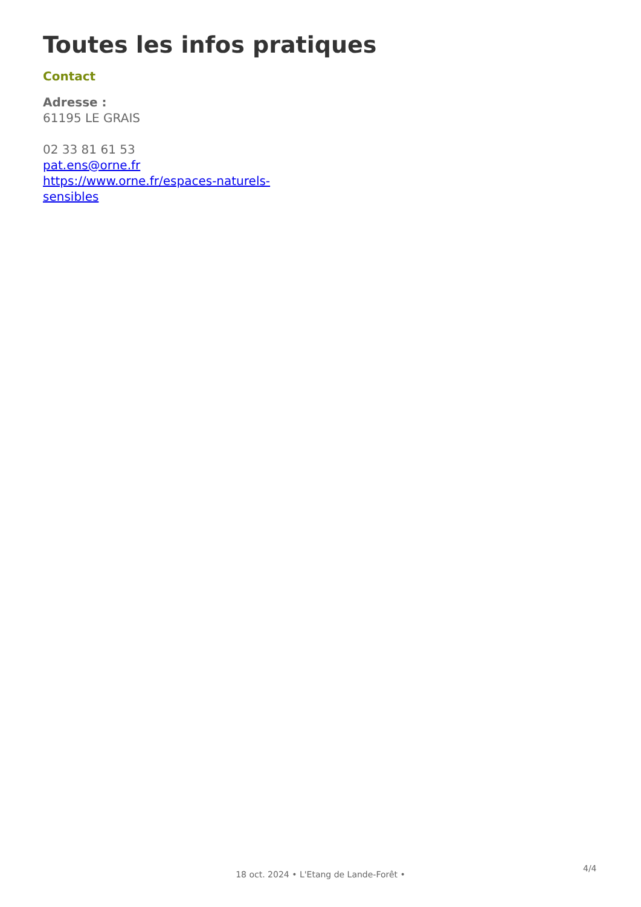Toutes les infos pratiques
Contact
Adresse :
61195 LE GRAIS
02 33 81 61 53
pat.ens@orne.fr
https://www.orne.fr/espaces-naturels-sensibles
4/4
18 oct. 2024 • L'Etang de Lande-Forêt •